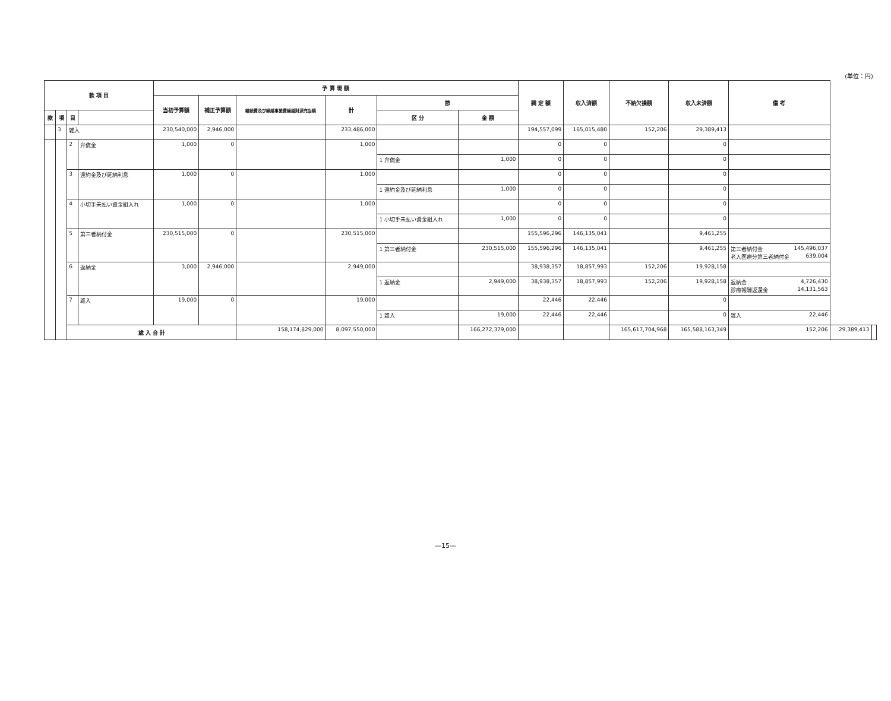(単位：円)
| 款 項 目 | | | | 予 算 現 額 | | | | | | 調 定 額 | 収入済額 | 不納欠損額 | 収入未済額 | 備 考 | | |
| --- | --- | --- | --- | --- | --- | --- | --- | --- | --- | --- | --- | --- | --- | --- | --- | --- |
| | | | | 当初予算額 | 補正予算額 | 継続費及び繰越事業費繰越財源充当額 | 計 | 節 | | | | | | | | |
| 款 | 項 | 目 | | | | | | 区 分 | 金 額 | | | | | | | |
| | 3 | 雑入 | | 230,540,000 | 2,946,000 | | 233,486,000 | | | 194,557,099 | 165,015,480 | 152,206 | 29,389,413 | | | |
| | | 2 | 弁償金 | 1,000 | 0 | | 1,000 | | | 0 | 0 | | 0 | | | |
| | | | | | | | | 1 弁償金 | 1,000 | 0 | 0 | | 0 | | | |
| | | 3 | 違約金及び延納利息 | 1,000 | 0 | | 1,000 | | | 0 | 0 | | 0 | | | |
| | | | | | | | | 1 違約金及び延納利息 | 1,000 | 0 | 0 | | 0 | | | |
| | | 4 | 小切手未払い資金組入れ | 1,000 | 0 | | 1,000 | | | 0 | 0 | | 0 | | | |
| | | | | | | | | 1 小切手未払い資金組入れ | 1,000 | 0 | 0 | | 0 | | | |
| | | 5 | 第三者納付金 | 230,515,000 | 0 | | 230,515,000 | | | 155,596,296 | 146,135,041 | | 9,461,255 | | | |
| | | | | | | | | 1 第三者納付金 | 230,515,000 | 155,596,296 | 146,135,041 | | 9,461,255 | 第三者納付金 145,496,037 老人医療分第三者納付金 639,004 | | |
| | | 6 | 返納金 | 3,000 | 2,946,000 | | 2,949,000 | | | 38,938,357 | 18,857,993 | 152,206 | 19,928,158 | | | |
| | | | | | | | | 1 返納金 | 2,949,000 | 38,938,357 | 18,857,993 | 152,206 | 19,928,158 | 返納金 4,726,430 診療報酬返還金 14,131,563 | | |
| | | 7 | 雑入 | 19,000 | 0 | | 19,000 | | | 22,446 | 22,446 | | 0 | | | |
| | | | | | | | | 1 雑入 | 19,000 | 22,446 | 22,446 | | 0 | 雑入 22,446 | | |
| | | 歳 入 合 計 | | | | 158,174,829,000 | 8,097,550,000 | | 166,272,379,000 | | | 165,617,704,968 | 165,588,163,349 | 152,206 | 29,389,413 | |
—15—